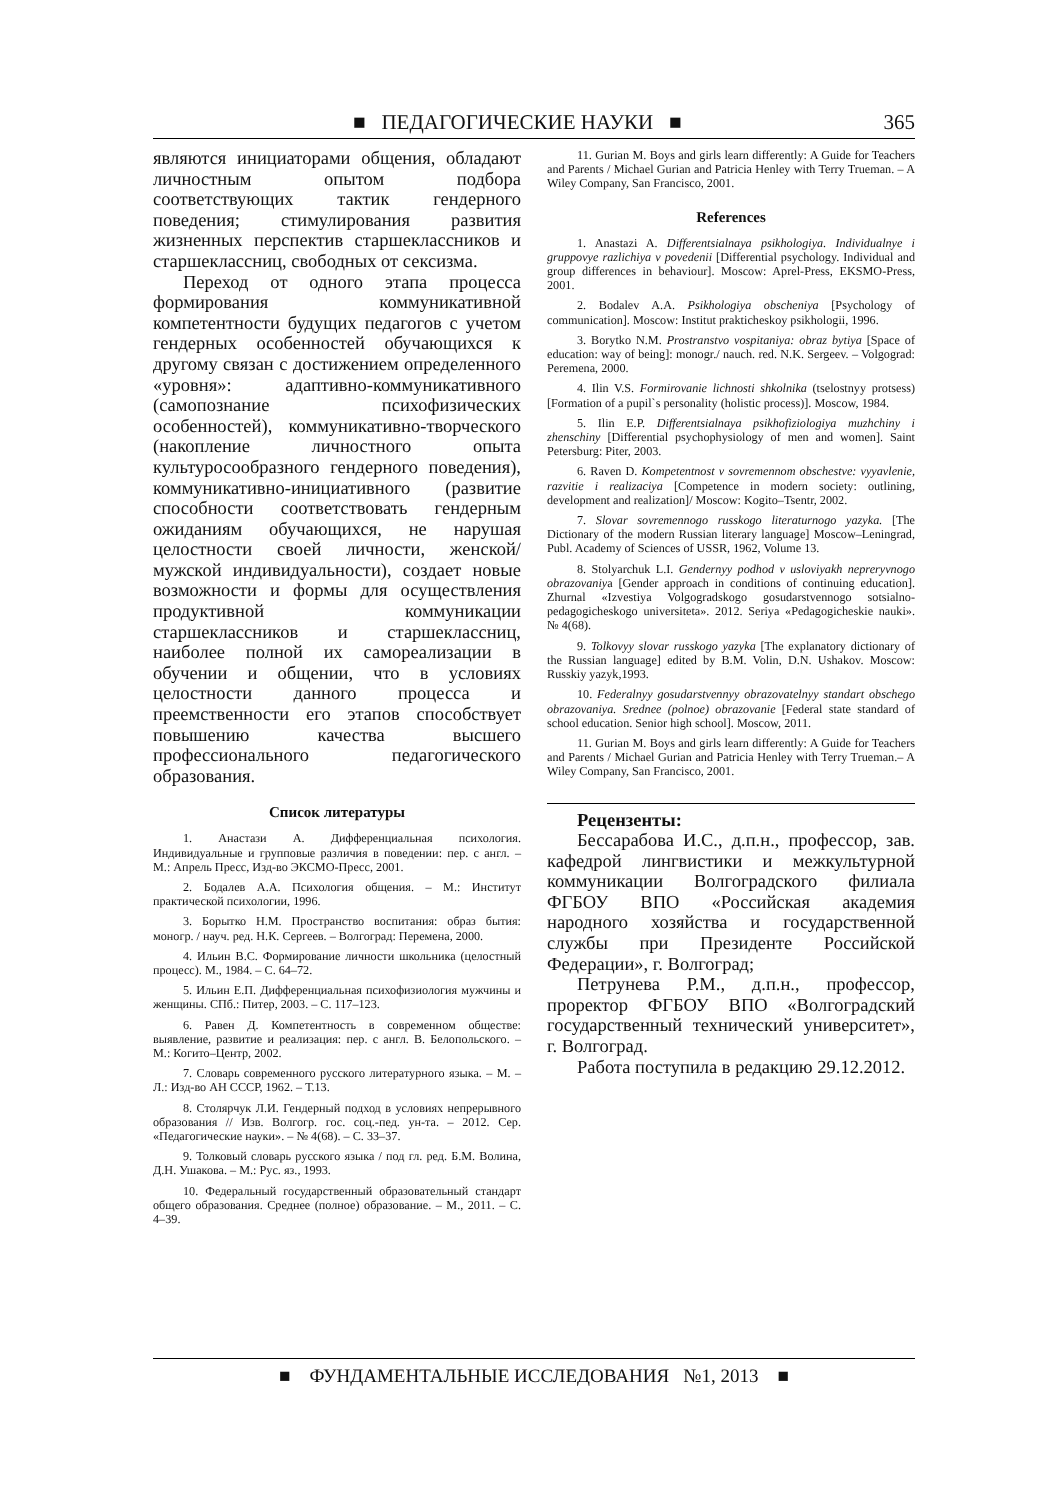■ ПЕДАГОГИЧЕСКИЕ НАУКИ ■ 365
являются инициаторами общения, обладают личностным опытом подбора соответствующих тактик гендерного поведения; стимулирования развития жизненных перспектив старшеклассников и старшеклассниц, свободных от сексизма.
Переход от одного этапа процесса формирования коммуникативной компетентности будущих педагогов с учетом гендерных особенностей обучающихся к другому связан с достижением определенного «уровня»: адаптивно-коммуникативного (самопознание психофизических особенностей), коммуникативно-творческого (накопление личностного опыта культуросообразного гендерного поведения), коммуникативно-инициативного (развитие способности соответствовать гендерным ожиданиям обучающихся, не нарушая целостности своей личности, женской/мужской индивидуальности), создает новые возможности и формы для осуществления продуктивной коммуникации старшеклассников и старшеклассниц, наиболее полной их самореализации в обучении и общении, что в условиях целостности данного процесса и преемственности его этапов способствует повышению качества высшего профессионального педагогического образования.
Список литературы
1. Анастази А. Дифференциальная психология. Индивидуальные и групповые различия в поведении: пер. с англ. – М.: Апрель Пресс, Изд-во ЭКСМО-Пресс, 2001.
2. Бодалев А.А. Психология общения. – М.: Институт практической психологии, 1996.
3. Борытко Н.М. Пространство воспитания: образ бытия: моногр. / науч. ред. Н.К. Сергеев. – Волгоград: Перемена, 2000.
4. Ильин В.С. Формирование личности школьника (целостный процесс). М., 1984. – С. 64–72.
5. Ильин Е.П. Дифференциальная психофизиология мужчины и женщины. СПб.: Питер, 2003. – С. 117–123.
6. Равен Д. Компетентность в современном обществе: выявление, развитие и реализация: пер. с англ. В. Белопольского. – М.: Когито–Центр, 2002.
7. Словарь современного русского литературного языка. – М. –Л.: Изд-во АН СССР, 1962. – Т.13.
8. Столярчук Л.И. Гендерный подход в условиях непрерывного образования // Изв. Волгогр. гос. соц.-пед. ун-та. – 2012. Сер. «Педагогические науки». – № 4(68). – С. 33–37.
9. Толковый словарь русского языка / под гл. ред. Б.М. Волина, Д.Н. Ушакова. – М.: Рус. яз., 1993.
10. Федеральный государственный образовательный стандарт общего образования. Среднее (полное) образование. – М., 2011. – С. 4–39.
11. Gurian M. Boys and girls learn differently: A Guide for Teachers and Parents / Michael Gurian and Patricia Henley with Terry Trueman. – A Wiley Company, San Francisco, 2001.
References
1. Anastazi A. Differentsialnaya psikhologiya. Individualnye i gruppovye razlichiya v povedenii [Differential psychology. Individual and group differences in behaviour]. Moscow: Aprel-Press, EKSMO-Press, 2001.
2. Bodalev A.A. Psikhologiya obscheniya [Psychology of communication]. Moscow: Institut prakticheskoy psikhologii, 1996.
3. Borytko N.M. Prostranstvo vospitaniya: obraz bytiya [Space of education: way of being]: monogr./ nauch. red. N.K. Sergeev. – Volgograd: Peremena, 2000.
4. Ilin V.S. Formirovanie lichnosti shkolnika (tselostnyy protsess) [Formation of a pupil`s personality (holistic process)]. Moscow, 1984.
5. Ilin E.P. Differentsialnaya psikhofiziologiya muzhchiny i zhenschiny [Differential psychophysiology of men and women]. Saint Petersburg: Piter, 2003.
6. Raven D. Kompetentnost v sovremennom obschestve: vyyavlenie, razvitie i realizaciya [Competence in modern society: outlining, development and realization]/ Moscow: Kogito–Tsentr, 2002.
7. Slovar sovremennogo russkogo literaturnogo yazyka. [The Dictionary of the modern Russian literary language] Moscow–Leningrad, Publ. Academy of Sciences of USSR, 1962, Volume 13.
8. Stolyarchuk L.I. Gendernyy podhod v usloviyakh nepreryvnogo obrazovaniya [Gender approach in conditions of continuing education]. Zhurnal «Izvestiya Volgogradskogo gosudarstvennogo sotsialno-pedagogicheskogo universiteta». 2012. Seriya «Pedagogicheskie nauki». № 4(68).
9. Tolkovyy slovar russkogo yazyka [The explanatory dictionary of the Russian language] edited by B.M. Volin, D.N. Ushakov. Moscow: Russkiy yazyk,1993.
10. Federalnyy gosudarstvennyy obrazovatelnyy standart obschego obrazovaniya. Srednee (polnoe) obrazovanie [Federal state standard of school education. Senior high school]. Moscow, 2011.
11. Gurian M. Boys and girls learn differently: A Guide for Teachers and Parents / Michael Gurian and Patricia Henley with Terry Trueman.– A Wiley Company, San Francisco, 2001.
Рецензенты:
Бессарабова И.С., д.п.н., профессор, зав. кафедрой лингвистики и межкультурной коммуникации Волгоградского филиала ФГБОУ ВПО «Российская академия народного хозяйства и государственной службы при Президенте Российской Федерации», г. Волгоград;
Петрунева Р.М., д.п.н., профессор, проректор ФГБОУ ВПО «Волгоградский государственный технический университет», г. Волгоград.
Работа поступила в редакцию 29.12.2012.
■ ФУНДАМЕНТАЛЬНЫЕ ИССЛЕДОВАНИЯ №1, 2013 ■